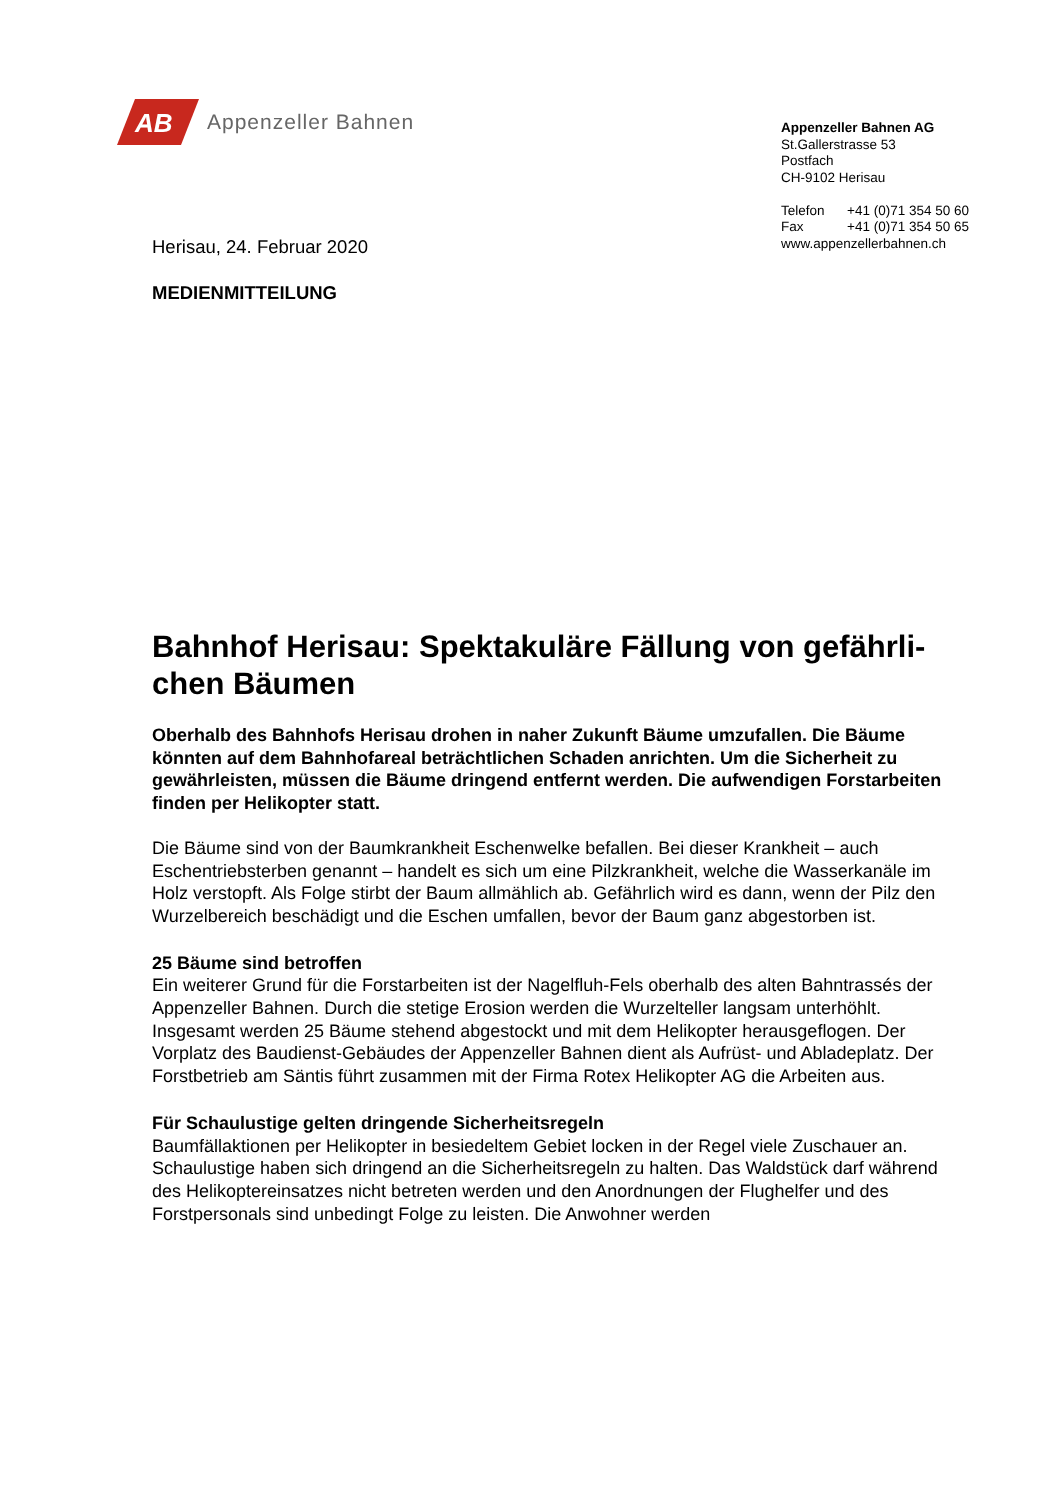AB
Appenzeller Bahnen
Appenzeller Bahnen AG
St.Gallerstrasse 53
Postfach
CH-9102 Herisau
Telefon +41 (0)71 354 50 60
Fax +41 (0)71 354 50 65
www.appenzellerbahnen.ch
Herisau, 24. Februar 2020
MEDIENMITTEILUNG
Bahnhof Herisau: Spektakuläre Fällung von gefährli­chen Bäumen
Oberhalb des Bahnhofs Herisau drohen in naher Zukunft Bäume umzufallen. Die Bäume könnten auf dem Bahnhofareal beträchtlichen Schaden anrichten. Um die Si­cherheit zu gewährleisten, müssen die Bäume dringend entfernt werden. Die aufwen­digen Forstarbeiten finden per Helikopter statt.
Die Bäume sind von der Baumkrankheit Eschenwelke befallen. Bei dieser Krankheit – auch Eschentriebsterben genannt – handelt es sich um eine Pilzkrankheit, welche die Wasserka­näle im Holz verstopft. Als Folge stirbt der Baum allmählich ab. Gefährlich wird es dann, wenn der Pilz den Wurzelbereich beschädigt und die Eschen umfallen, bevor der Baum ganz abgestorben ist.
25 Bäume sind betroffen
Ein weiterer Grund für die Forstarbeiten ist der Nagelfluh-Fels oberhalb des alten Bahntras­sés der Appenzeller Bahnen. Durch die stetige Erosion werden die Wurzelteller langsam unterhöhlt. Insgesamt werden 25 Bäume stehend abgestockt und mit dem Helikopter her­ausgeflogen. Der Vorplatz des Baudienst-Gebäudes der Appenzeller Bahnen dient als Auf­rüst- und Abladeplatz. Der Forstbetrieb am Säntis führt zusammen mit der Firma Rotex Heli­kopter AG die Arbeiten aus.
Für Schaulustige gelten dringende Sicherheitsregeln
Baumfällaktionen per Helikopter in besiedeltem Gebiet locken in der Regel viele Zuschauer an. Schaulustige haben sich dringend an die Sicherheitsregeln zu halten. Das Waldstück darf während des Helikoptereinsatzes nicht betreten werden und den Anordnungen der Flughelfer und des Forstpersonals sind unbedingt Folge zu leisten. Die Anwohner werden